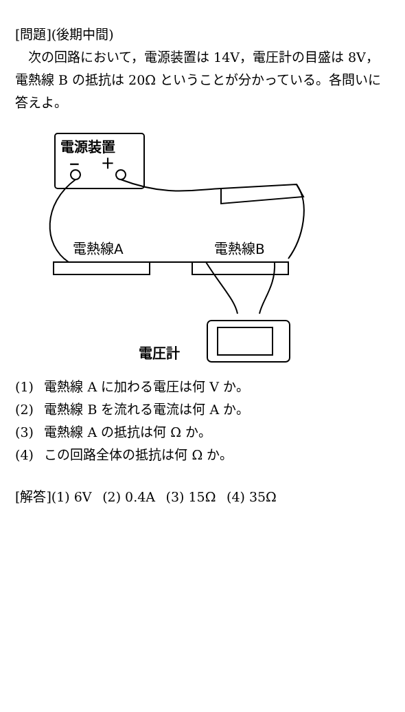[問題](後期中間)
 次の回路において，電源装置は 14V，電圧計の目盛は 8V，電熱線 B の抵抗は 20Ω ということが分かっている。各問いに答えよ。
電源装置
−  ＋
電熱線A 電熱線B
電圧計
(1)  電熱線 A に加わる電圧は何 V か。
(2)  電熱線 B を流れる電流は何 A か。
(3)  電熱線 A の抵抗は何 Ω か。
(4)  この回路全体の抵抗は何 Ω か。
[解答](1) 6V  (2) 0.4A  (3) 15Ω  (4) 35Ω